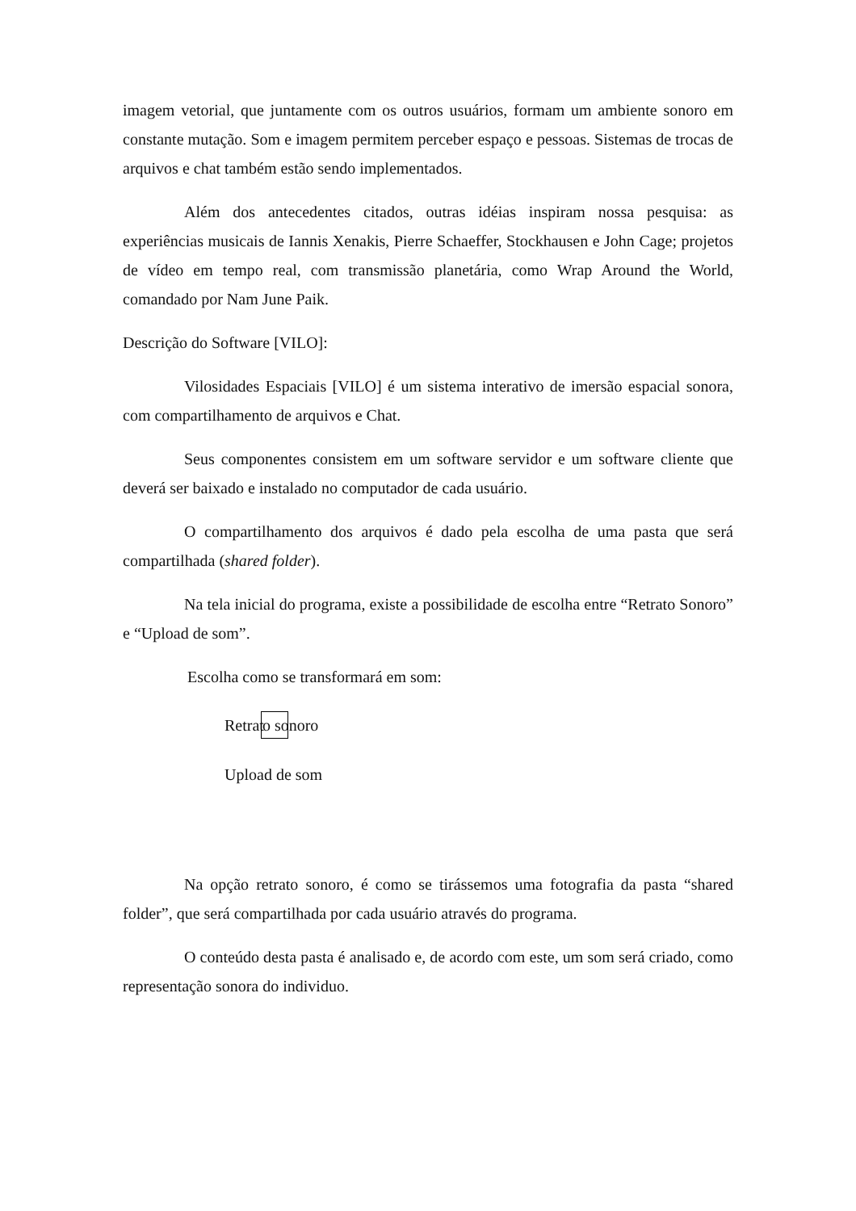imagem vetorial, que juntamente com os outros usuários, formam um ambiente sonoro em constante mutação. Som e imagem permitem perceber espaço e pessoas. Sistemas de trocas de arquivos e chat também estão sendo implementados.
Além dos antecedentes citados, outras idéias inspiram nossa pesquisa: as experiências musicais de Iannis Xenakis, Pierre Schaeffer, Stockhausen e John Cage; projetos de vídeo em tempo real, com transmissão planetária, como Wrap Around the World, comandado por Nam June Paik.
Descrição do Software [VILO]:
Vilosidades Espaciais [VILO] é um sistema interativo de imersão espacial sonora, com compartilhamento de arquivos e Chat.
Seus componentes consistem em um software servidor e um software cliente que deverá ser baixado e instalado no computador de cada usuário.
O compartilhamento dos arquivos é dado pela escolha de uma pasta que será compartilhada (shared folder).
Na tela inicial do programa, existe a possibilidade de escolha entre “Retrato Sonoro” e “Upload de som”.
Escolha como se transformará em som:
Retrat o sonoro
Upload de som
Na opção retrato sonoro, é como se tirássemos uma fotografia da pasta “shared folder”, que será compartilhada por cada usuário através do programa.
O conteúdo desta pasta é analisado e, de acordo com este, um som será criado, como representação sonora do individuo.